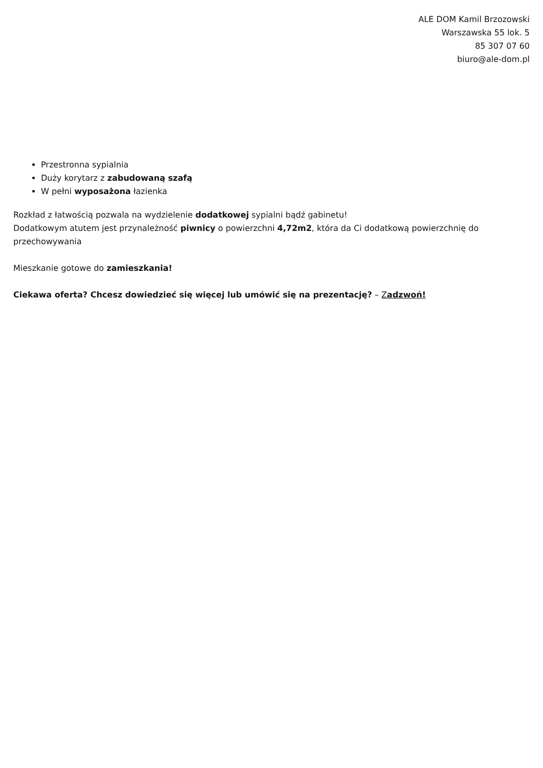ALE DOM Kamil Brzozowski
Warszawska 55 lok. 5
85 307 07 60
biuro@ale-dom.pl
Przestronna sypialnia
Duży korytarz z zabudowaną szafą
W pełni wyposażona łazienka
Rozkład z łatwością pozwala na wydzielenie dodatkowej sypialni bądź gabinetu!
Dodatkowym atutem jest przynależność piwnicy o powierzchni 4,72m2, która da Ci dodatkową powierzchnię do przechowywania
Mieszkanie gotowe do zamieszkania!
Ciekawa oferta? Chcesz dowiedzieć się więcej lub umówić się na prezentację? – Zadzwoń!